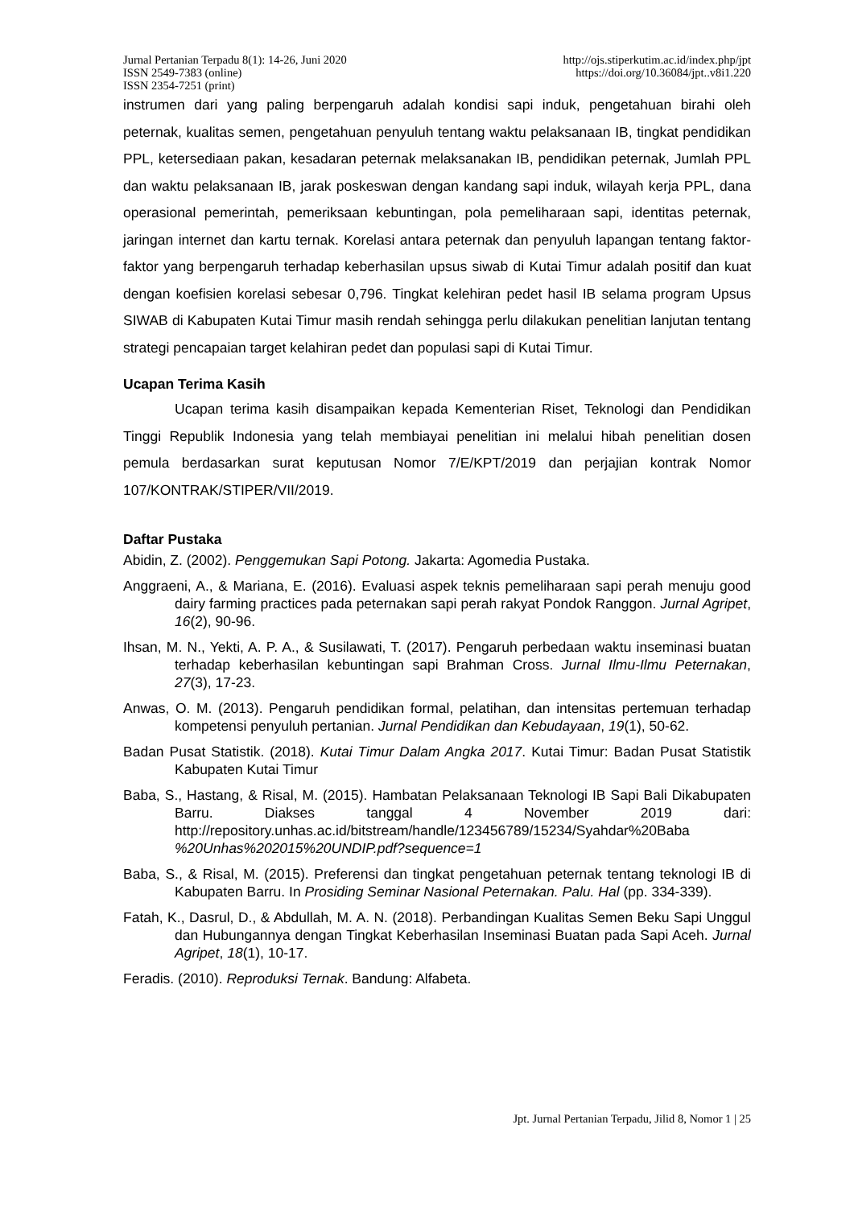Jurnal Pertanian Terpadu 8(1): 14-26, Juni 2020 http://ojs.stiperkutim.ac.id/index.php/jpt
ISSN 2549-7383 (online) https://doi.org/10.36084/jpt..v8i1.220
ISSN 2354-7251 (print)
instrumen dari yang paling berpengaruh adalah kondisi sapi induk, pengetahuan birahi oleh peternak, kualitas semen, pengetahuan penyuluh tentang waktu pelaksanaan IB, tingkat pendidikan PPL, ketersediaan pakan, kesadaran peternak melaksanakan IB, pendidikan peternak, Jumlah PPL dan waktu pelaksanaan IB, jarak poskeswan dengan kandang sapi induk, wilayah kerja PPL, dana operasional pemerintah, pemeriksaan kebuntingan, pola pemeliharaan sapi, identitas peternak, jaringan internet dan kartu ternak. Korelasi antara peternak dan penyuluh lapangan tentang faktor-faktor yang berpengaruh terhadap keberhasilan upsus siwab di Kutai Timur adalah positif dan kuat dengan koefisien korelasi sebesar 0,796. Tingkat kelehiran pedet hasil IB selama program Upsus SIWAB di Kabupaten Kutai Timur masih rendah sehingga perlu dilakukan penelitian lanjutan tentang strategi pencapaian target kelahiran pedet dan populasi sapi di Kutai Timur.
Ucapan Terima Kasih
Ucapan terima kasih disampaikan kepada Kementerian Riset, Teknologi dan Pendidikan Tinggi Republik Indonesia yang telah membiayai penelitian ini melalui hibah penelitian dosen pemula berdasarkan surat keputusan Nomor 7/E/KPT/2019 dan perjajian kontrak Nomor 107/KONTRAK/STIPER/VII/2019.
Daftar Pustaka
Abidin, Z. (2002). Penggemukan Sapi Potong. Jakarta: Agomedia Pustaka.
Anggraeni, A., & Mariana, E. (2016). Evaluasi aspek teknis pemeliharaan sapi perah menuju good dairy farming practices pada peternakan sapi perah rakyat Pondok Ranggon. Jurnal Agripet, 16(2), 90-96.
Ihsan, M. N., Yekti, A. P. A., & Susilawati, T. (2017). Pengaruh perbedaan waktu inseminasi buatan terhadap keberhasilan kebuntingan sapi Brahman Cross. Jurnal Ilmu-Ilmu Peternakan, 27(3), 17-23.
Anwas, O. M. (2013). Pengaruh pendidikan formal, pelatihan, dan intensitas pertemuan terhadap kompetensi penyuluh pertanian. Jurnal Pendidikan dan Kebudayaan, 19(1), 50-62.
Badan Pusat Statistik. (2018). Kutai Timur Dalam Angka 2017. Kutai Timur: Badan Pusat Statistik Kabupaten Kutai Timur
Baba, S., Hastang, & Risal, M. (2015). Hambatan Pelaksanaan Teknologi IB Sapi Bali Dikabupaten Barru. Diakses tanggal 4 November 2019 dari: http://repository.unhas.ac.id/bitstream/handle/123456789/15234/Syahdar%20Baba %20Unhas%202015%20UNDIP.pdf?sequence=1
Baba, S., & Risal, M. (2015). Preferensi dan tingkat pengetahuan peternak tentang teknologi IB di Kabupaten Barru. In Prosiding Seminar Nasional Peternakan. Palu. Hal (pp. 334-339).
Fatah, K., Dasrul, D., & Abdullah, M. A. N. (2018). Perbandingan Kualitas Semen Beku Sapi Unggul dan Hubungannya dengan Tingkat Keberhasilan Inseminasi Buatan pada Sapi Aceh. Jurnal Agripet, 18(1), 10-17.
Feradis. (2010). Reproduksi Ternak. Bandung: Alfabeta.
Jpt. Jurnal Pertanian Terpadu, Jilid 8, Nomor 1 | 25